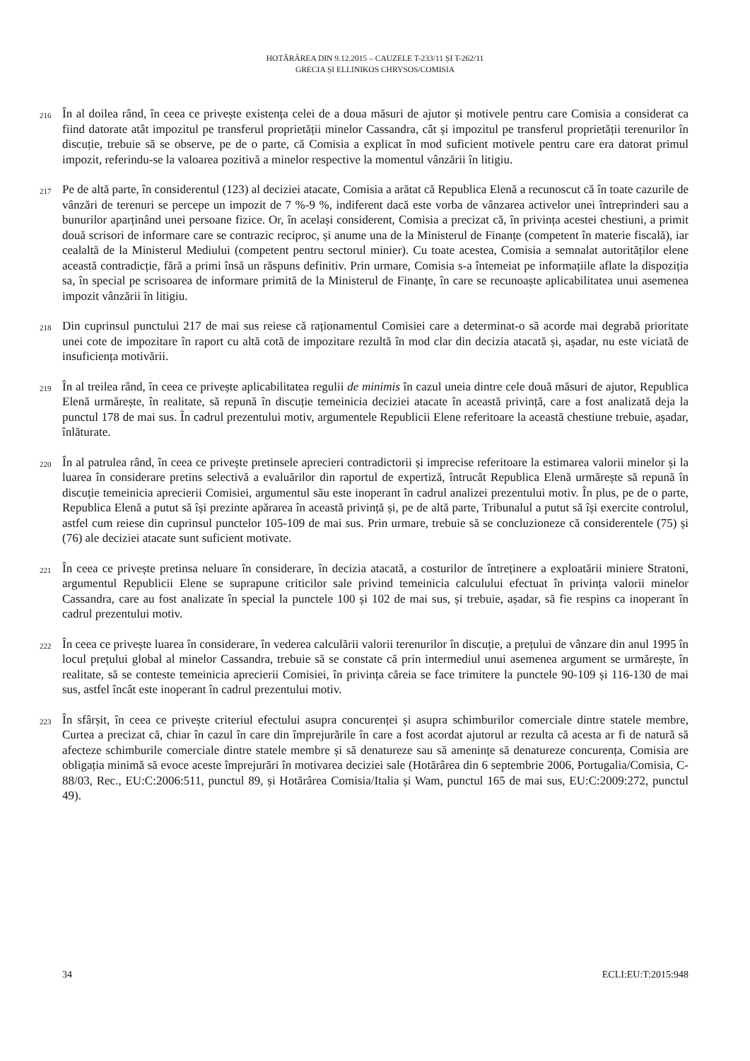HOTĂRÂREA DIN 9.12.2015 – CAUZELE T-233/11 ȘI T-262/11
GRECIA ȘI ELLINIKOS CHRYSOS/COMISIA
216
În al doilea rând, în ceea ce privește existența celei de a doua măsuri de ajutor și motivele pentru care Comisia a considerat ca fiind datorate atât impozitul pe transferul proprietății minelor Cassandra, cât și impozitul pe transferul proprietății terenurilor în discuție, trebuie să se observe, pe de o parte, că Comisia a explicat în mod suficient motivele pentru care era datorat primul impozit, referindu-se la valoarea pozitivă a minelor respective la momentul vânzării în litigiu.
217
Pe de altă parte, în considerentul (123) al deciziei atacate, Comisia a arătat că Republica Elenă a recunoscut că în toate cazurile de vânzări de terenuri se percepe un impozit de 7 %-9 %, indiferent dacă este vorba de vânzarea activelor unei întreprinderi sau a bunurilor aparținând unei persoane fizice. Or, în același considerent, Comisia a precizat că, în privința acestei chestiuni, a primit două scrisori de informare care se contrazic reciproc, și anume una de la Ministerul de Finanțe (competent în materie fiscală), iar cealaltă de la Ministerul Mediului (competent pentru sectorul minier). Cu toate acestea, Comisia a semnalat autorităților elene această contradicție, fără a primi însă un răspuns definitiv. Prin urmare, Comisia s-a întemeiat pe informațiile aflate la dispoziția sa, în special pe scrisoarea de informare primită de la Ministerul de Finanțe, în care se recunoaște aplicabilitatea unui asemenea impozit vânzării în litigiu.
218
Din cuprinsul punctului 217 de mai sus reiese că raționamentul Comisiei care a determinat-o să acorde mai degrabă prioritate unei cote de impozitare în raport cu altă cotă de impozitare rezultă în mod clar din decizia atacată și, așadar, nu este viciată de insuficiența motivării.
219
În al treilea rând, în ceea ce privește aplicabilitatea regulii de minimis în cazul uneia dintre cele două măsuri de ajutor, Republica Elenă urmărește, în realitate, să repună în discuție temeinicia deciziei atacate în această privință, care a fost analizată deja la punctul 178 de mai sus. În cadrul prezentului motiv, argumentele Republicii Elene referitoare la această chestiune trebuie, așadar, înlăturate.
220
În al patrulea rând, în ceea ce privește pretinsele aprecieri contradictorii și imprecise referitoare la estimarea valorii minelor și la luarea în considerare pretins selectivă a evaluărilor din raportul de expertiză, întrucât Republica Elenă urmărește să repună în discuție temeinicia aprecierii Comisiei, argumentul său este inoperant în cadrul analizei prezentului motiv. În plus, pe de o parte, Republica Elenă a putut să își prezinte apărarea în această privință și, pe de altă parte, Tribunalul a putut să își exercite controlul, astfel cum reiese din cuprinsul punctelor 105-109 de mai sus. Prin urmare, trebuie să se concluzioneze că considerentele (75) și (76) ale deciziei atacate sunt suficient motivate.
221
În ceea ce privește pretinsa neluare în considerare, în decizia atacată, a costurilor de întreținere a exploatării miniere Stratoni, argumentul Republicii Elene se suprapune criticilor sale privind temeinicia calculului efectuat în privința valorii minelor Cassandra, care au fost analizate în special la punctele 100 și 102 de mai sus, și trebuie, așadar, să fie respins ca inoperant în cadrul prezentului motiv.
222
În ceea ce privește luarea în considerare, în vederea calculării valorii terenurilor în discuție, a prețului de vânzare din anul 1995 în locul prețului global al minelor Cassandra, trebuie să se constate că prin intermediul unui asemenea argument se urmărește, în realitate, să se conteste temeinicia aprecierii Comisiei, în privința căreia se face trimitere la punctele 90-109 și 116-130 de mai sus, astfel încât este inoperant în cadrul prezentului motiv.
223
În sfârșit, în ceea ce privește criteriul efectului asupra concurenței și asupra schimburilor comerciale dintre statele membre, Curtea a precizat că, chiar în cazul în care din împrejurările în care a fost acordat ajutorul ar rezulta că acesta ar fi de natură să afecteze schimburile comerciale dintre statele membre și să denatureze sau să amenințe să denatureze concurența, Comisia are obligația minimă să evoce aceste împrejurări în motivarea deciziei sale (Hotărârea din 6 septembrie 2006, Portugalia/Comisia, C-88/03, Rec., EU:C:2006:511, punctul 89, și Hotărârea Comisia/Italia și Wam, punctul 165 de mai sus, EU:C:2009:272, punctul 49).
34 ECLI:EU:T:2015:948